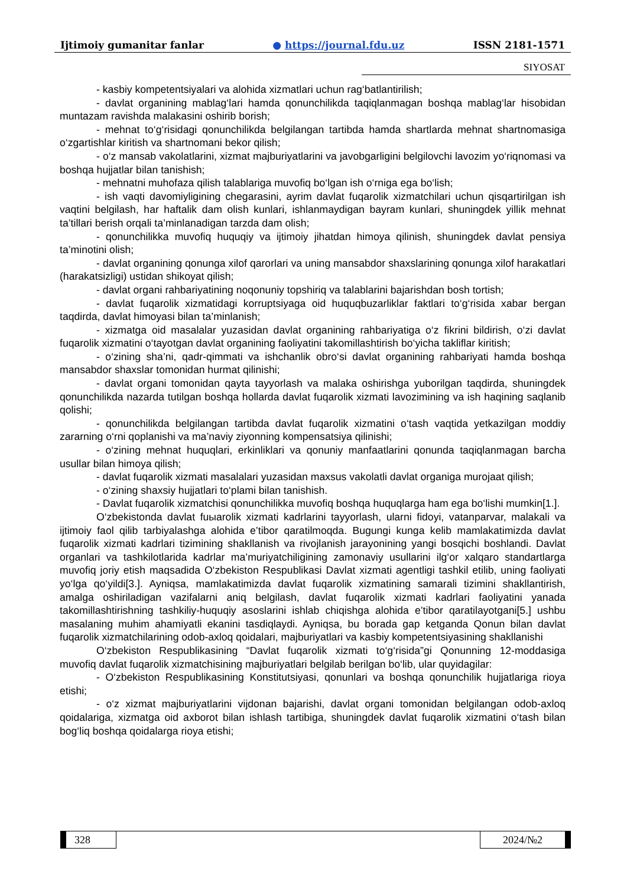Ijtimoiy gumanitar fanlar ● https://journal.fdu.uz ISSN 2181-1571
SIYOSAT
- kasbiy kompetentsiyalari va alohida xizmatlari uchun rag‘batlantirilish;
- davlat organining mablag‘lari hamda qonunchilikda taqiqlanmagan boshqa mablag‘lar hisobidan muntazam ravishda malakasini oshirib borish;
- mehnat to‘g‘risidagi qonunchilikda belgilangan tartibda hamda shartlarda mehnat shartnomasiga o‘zgartishlar kiritish va shartnomani bekor qilish;
- o‘z mansab vakolatlarini, xizmat majburiyatlarini va javobgarligini belgilovchi lavozim yo‘riqnomasi va boshqa hujjatlar bilan tanishish;
- mehnatni muhofaza qilish talablariga muvofiq bo‘lgan ish o‘rniga ega bo‘lish;
- ish vaqti davomiyligining chegarasini, ayrim davlat fuqarolik xizmatchilari uchun qisqartirilgan ish vaqtini belgilash, har haftalik dam olish kunlari, ishlanmaydigan bayram kunlari, shuningdek yillik mehnat ta’tillari berish orqali ta’minlanadigan tarzda dam olish;
- qonunchilikka muvofiq huquqiy va ijtimoiy jihatdan himoya qilinish, shuningdek davlat pensiya ta’minotini olish;
- davlat organining qonunga xilof qarorlari va uning mansabdor shaxslarining qonunga xilof harakatlari (harakatsizligi) ustidan shikoyat qilish;
- davlat organi rahbariyatining noqonuniy topshiriq va talablarini bajarishdan bosh tortish;
- davlat fuqarolik xizmatidagi korruptsiyaga oid huquqbuzarliklar faktlari to‘g‘risida xabar bergan taqdirda, davlat himoyasi bilan ta’minlanish;
- xizmatga oid masalalar yuzasidan davlat organining rahbariyatiga o‘z fikrini bildirish, o‘zi davlat fuqarolik xizmatini o‘tayotgan davlat organining faoliyatini takomillashtirish bo‘yicha takliflar kiritish;
- o‘zining sha’ni, qadr-qimmati va ishchanlik obro‘si davlat organining rahbariyati hamda boshqa mansabdor shaxslar tomonidan hurmat qilinishi;
- davlat organi tomonidan qayta tayyorlash va malaka oshirishga yuborilgan taqdirda, shuningdek qonunchilikda nazarda tutilgan boshqa hollarda davlat fuqarolik xizmati lavozimining va ish haqining saqlanib qolishi;
- qonunchilikda belgilangan tartibda davlat fuqarolik xizmatini o‘tash vaqtida yetkazilgan moddiy zararning o‘rni qoplanishi va ma’naviy ziyonning kompensatsiya qilinishi;
- o‘zining mehnat huquqlari, erkinliklari va qonuniy manfaatlarini qonunda taqiqlanmagan barcha usullar bilan himoya qilish;
- davlat fuqarolik xizmati masalalari yuzasidan maxsus vakolatli davlat organiga murojaat qilish;
- o‘zining shaxsiy hujjatlari to‘plami bilan tanishish.
- Davlat fuqarolik xizmatchisi qonunchilikka muvofiq boshqa huquqlarga ham ega bo‘lishi mumkin[1.].
O‘zbekistonda davlat fuыarolik xizmati kadrlarini tayyorlash, ularni fidoyi, vatanparvar, malakali va ijtimoiy faol qilib tarbiyalashga alohida e’tibor qaratilmoqda. Bugungi kunga kelib mamlakatimizda davlat fuqarolik xizmati kadrlari tizimining shakllanish va rivojlanish jarayonining yangi bosqichi boshlandi. Davlat organlari va tashkilotlarida kadrlar ma’muriyatchiligining zamonaviy usullarini ilg‘or xalqaro standartlarga muvofiq joriy etish maqsadida O‘zbekiston Respublikasi Davlat xizmati agentligi tashkil etilib, uning faoliyati yo‘lga qo‘yildi[3.]. Ayniqsa, mamlakatimizda davlat fuqarolik xizmatining samarali tizimini shakllantirish, amalga oshiriladigan vazifalarni aniq belgilash, davlat fuqarolik xizmati kadrlari faoliyatini yanada takomillashtirishning tashkiliy-huquqiy asoslarini ishlab chiqishga alohida e’tibor qaratilayotgani[5.] ushbu masalaning muhim ahamiyatli ekanini tasdiqlaydi. Ayniqsa, bu borada gap ketganda Qonun bilan davlat fuqarolik xizmatchilarining odob-axloq qoidalari, majburiyatlari va kasbiy kompetentsiyasining shakllanishi
O‘zbekiston Respublikasining “Davlat fuqarolik xizmati to‘g‘risida”gi Qonunning 12-moddasiga muvofiq davlat fuqarolik xizmatchisining majburiyatlari belgilab berilgan bo‘lib, ular quyidagilar:
- O‘zbekiston Respublikasining Konstitutsiyasi, qonunlari va boshqa qonunchilik hujjatlariga rioya etishi;
- o‘z xizmat majburiyatlarini vijdonan bajarishi, davlat organi tomonidan belgilangan odob-axloq qoidalariga, xizmatga oid axborot bilan ishlash tartibiga, shuningdek davlat fuqarolik xizmatini o‘tash bilan bog‘liq boshqa qoidalarga rioya etishi;
328 2024/№2